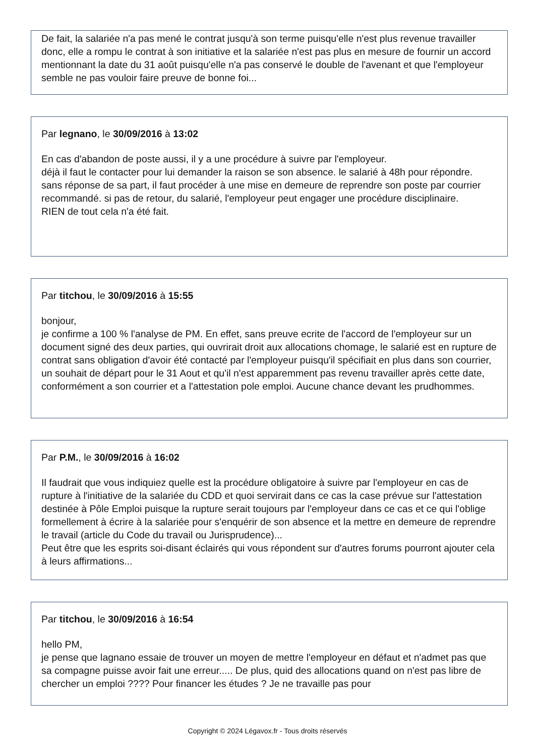De fait, la salariée n'a pas mené le contrat jusqu'à son terme puisqu'elle n'est plus revenue travailler donc, elle a rompu le contrat à son initiative et la salariée n'est pas plus en mesure de fournir un accord mentionnant la date du 31 août puisqu'elle n'a pas conservé le double de l'avenant et que l'employeur semble ne pas vouloir faire preuve de bonne foi...
Par legnano, le 30/09/2016 à 13:02
En cas d'abandon de poste aussi, il y a une procédure à suivre par l'employeur.
déjà il faut le contacter pour lui demander la raison se son absence. le salarié à 48h pour répondre.
sans réponse de sa part, il faut procéder à une mise en demeure de reprendre son poste par courrier recommandé. si pas de retour, du salarié, l'employeur peut engager une procédure disciplinaire.
RIEN de tout cela n'a été fait.
Par titchou, le 30/09/2016 à 15:55
bonjour,
je confirme a 100 % l'analyse de PM. En effet, sans preuve ecrite de l'accord de l'employeur sur un document signé des deux parties, qui ouvrirait droit aux allocations chomage, le salarié est en rupture de contrat sans obligation d'avoir été contacté par l'employeur puisqu'il spécifiait en plus dans son courrier, un souhait de départ pour le 31 Aout et qu'il n'est apparemment pas revenu travailler après cette date, conformément a son courrier et a l'attestation pole emploi. Aucune chance devant les prudhommes.
Par P.M., le 30/09/2016 à 16:02
Il faudrait que vous indiquiez quelle est la procédure obligatoire à suivre par l'employeur en cas de rupture à l'initiative de la salariée du CDD et quoi servirait dans ce cas la case prévue sur l'attestation destinée à Pôle Emploi puisque la rupture serait toujours par l'employeur dans ce cas et ce qui l'oblige formellement à écrire à la salariée pour s'enquérir de son absence et la mettre en demeure de reprendre le travail (article du Code du travail ou Jurisprudence)...
Peut être que les esprits soi-disant éclairés qui vous répondent sur d'autres forums pourront ajouter cela à leurs affirmations...
Par titchou, le 30/09/2016 à 16:54
hello PM,
je pense que lagnano essaie de trouver un moyen de mettre l'employeur en défaut et n'admet pas que sa compagne puisse avoir fait une erreur..... De plus, quid des allocations quand on n'est pas libre de chercher un emploi ???? Pour financer les études ? Je ne travaille pas pour
Copyright © 2024 Légavox.fr - Tous droits réservés